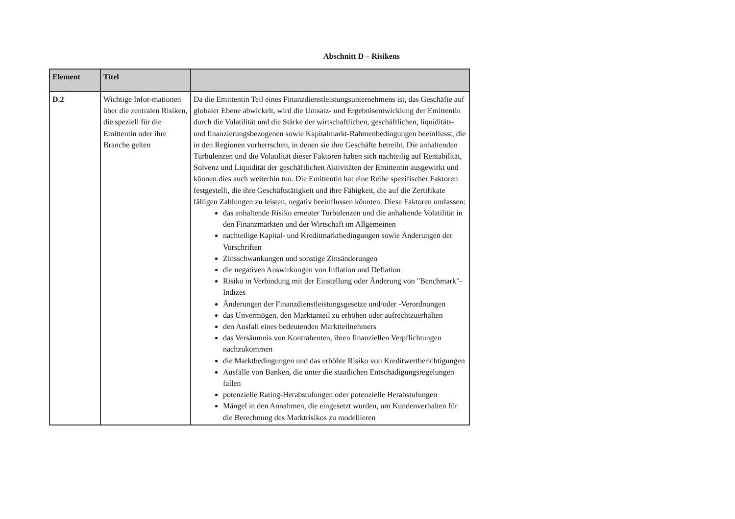Abschnitt D – Risikens
| Element | Titel | |
| --- | --- | --- |
| D.2 | Wichtige Infor-mationen über die zentralen Risiken, die speziell für die Emittentin oder ihre Branche gelten | Da die Emittentin Teil eines Finanzdienstleistungsunternehmens ist, das Geschäfte auf globaler Ebene abwickelt, wird die Umsatz- und Ergebnisentwicklung der Emittentin durch die Volatilität und die Stärke der wirtschaftlichen, geschäftlichen, liquiditäts- und finanzierungsbezogenen sowie Kapitalmarkt-Rahmenbedingungen beeinflusst, die in den Regionen vorherrschen, in denen sie ihre Geschäfte betreibt. Die anhaltenden Turbulenzen und die Volatilität dieser Faktoren haben sich nachteilig auf Rentabilität, Solvenz und Liquidität der geschäftlichen Aktivitäten der Emittentin ausgewirkt und können dies auch weiterhin tun. Die Emittentin hat eine Reihe spezifischer Faktoren festgestellt, die ihre Geschäftstätigkeit und ihre Fähigkeit, die auf die Zertifikate fälligen Zahlungen zu leisten, negativ beeinflussen könnten. Diese Faktoren umfassen: das anhaltende Risiko erneuter Turbulenzen und die anhaltende Volatilität in den Finanzmärkten und der Wirtschaft im Allgemeinen nachteilige Kapital- und Kreditmarktbedingungen sowie Änderungen der Vorschriften Zinsschwankungen und sonstige Zinsänderungen die negativen Auswirkungen von Inflation und Deflation Risiko in Verbindung mit der Einstellung oder Änderung von "Benchmark"-Indizes Änderungen der Finanzdienstleistungsgesetze und/oder -Verordnungen das Unvermögen, den Marktanteil zu erhöhen oder aufrechtzuerhalten den Ausfall eines bedeutenden Marktteilnehmers das Versäumnis von Kontrahenten, ihren finanziellen Verpflichtungen nachzukommen die Marktbedingungen und das erhöhte Risiko von Kreditwertberichtigungen Ausfälle von Banken, die unter die staatlichen Entschädigungsregelungen fallen potenzielle Rating-Herabstufungen oder potenzielle Herabstufungen Mängel in den Annahmen, die eingesetzt wurden, um Kundenverhalten für die Berechnung des Marktrisikos zu modellieren |